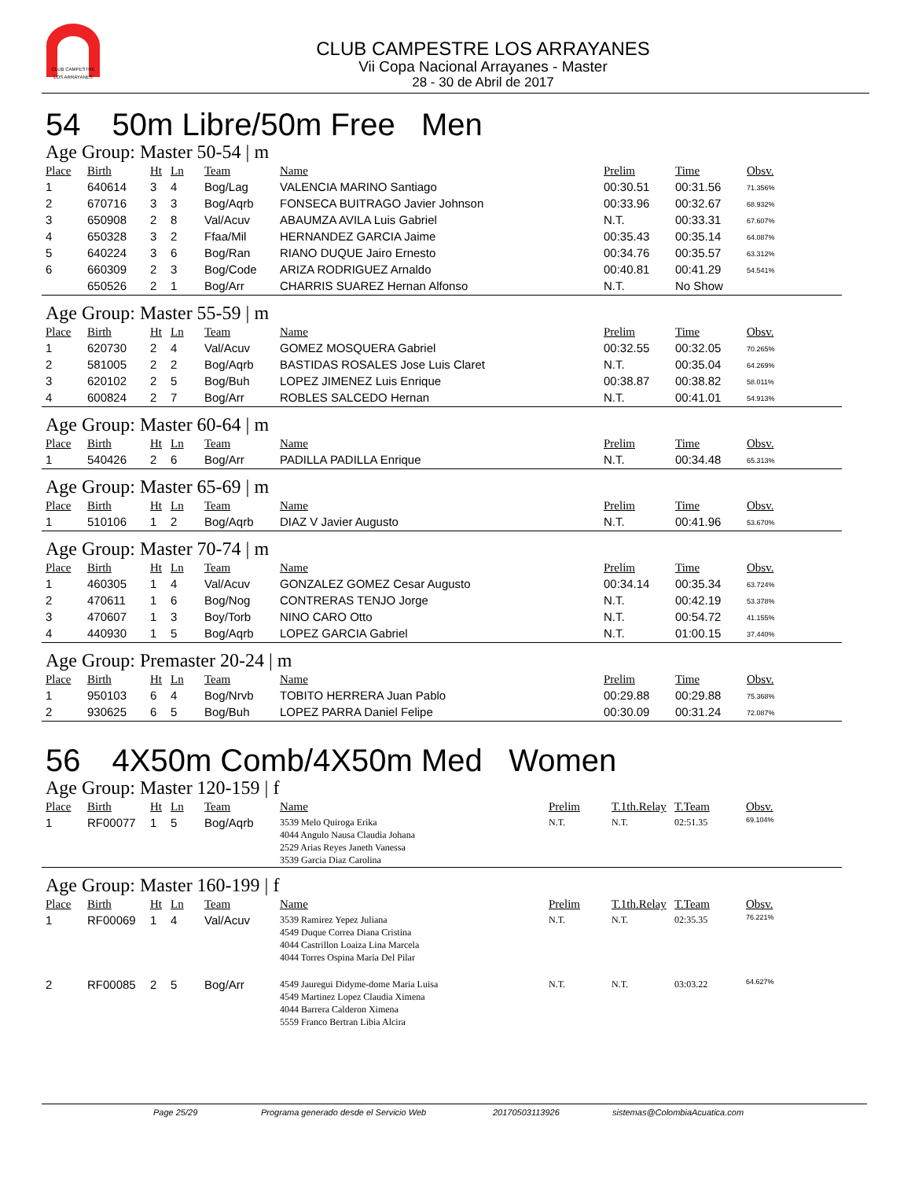CLUB CAMPESTRE
LOS ARRAYANES
CLUB CAMPESTRE LOS ARRAYANES
Vii Copa Nacional Arrayanes - Master
28 - 30 de Abril de 2017
54 50m Libre/50m Free Men
Age Group: Master 50-54 | m
| Place | Birth | Ht | Ln | Team | Name | Prelim | Time | Obsv. |
| --- | --- | --- | --- | --- | --- | --- | --- | --- |
| 1 | 640614 | 3 | 4 | Bog/Lag | VALENCIA MARINO Santiago | 00:30.51 | 00:31.56 | 71.356% |
| 2 | 670716 | 3 | 3 | Bog/Aqrb | FONSECA BUITRAGO Javier Johnson | 00:33.96 | 00:32.67 | 68.932% |
| 3 | 650908 | 2 | 8 | Val/Acuv | ABAUMZA AVILA Luis Gabriel | N.T. | 00:33.31 | 67.607% |
| 4 | 650328 | 3 | 2 | Ffaa/Mil | HERNANDEZ GARCIA Jaime | 00:35.43 | 00:35.14 | 64.087% |
| 5 | 640224 | 3 | 6 | Bog/Ran | RIANO DUQUE Jairo Ernesto | 00:34.76 | 00:35.57 | 63.312% |
| 6 | 660309 | 2 | 3 | Bog/Code | ARIZA RODRIGUEZ Arnaldo | 00:40.81 | 00:41.29 | 54.541% |
| | 650526 | 2 | 1 | Bog/Arr | CHARRIS SUAREZ Hernan Alfonso | N.T. | No Show | |
Age Group: Master 55-59 | m
| Place | Birth | Ht | Ln | Team | Name | Prelim | Time | Obsv. |
| --- | --- | --- | --- | --- | --- | --- | --- | --- |
| 1 | 620730 | 2 | 4 | Val/Acuv | GOMEZ MOSQUERA Gabriel | 00:32.55 | 00:32.05 | 70.265% |
| 2 | 581005 | 2 | 2 | Bog/Aqrb | BASTIDAS ROSALES Jose Luis Claret | N.T. | 00:35.04 | 64.269% |
| 3 | 620102 | 2 | 5 | Bog/Buh | LOPEZ JIMENEZ Luis Enrique | 00:38.87 | 00:38.82 | 58.011% |
| 4 | 600824 | 2 | 7 | Bog/Arr | ROBLES SALCEDO Hernan | N.T. | 00:41.01 | 54.913% |
Age Group: Master 60-64 | m
| Place | Birth | Ht | Ln | Team | Name | Prelim | Time | Obsv. |
| --- | --- | --- | --- | --- | --- | --- | --- | --- |
| 1 | 540426 | 2 | 6 | Bog/Arr | PADILLA PADILLA Enrique | N.T. | 00:34.48 | 65.313% |
Age Group: Master 65-69 | m
| Place | Birth | Ht | Ln | Team | Name | Prelim | Time | Obsv. |
| --- | --- | --- | --- | --- | --- | --- | --- | --- |
| 1 | 510106 | 1 | 2 | Bog/Aqrb | DIAZ V Javier Augusto | N.T. | 00:41.96 | 53.670% |
Age Group: Master 70-74 | m
| Place | Birth | Ht | Ln | Team | Name | Prelim | Time | Obsv. |
| --- | --- | --- | --- | --- | --- | --- | --- | --- |
| 1 | 460305 | 1 | 4 | Val/Acuv | GONZALEZ GOMEZ Cesar Augusto | 00:34.14 | 00:35.34 | 63.724% |
| 2 | 470611 | 1 | 6 | Bog/Nog | CONTRERAS TENJO Jorge | N.T. | 00:42.19 | 53.378% |
| 3 | 470607 | 1 | 3 | Boy/Torb | NINO CARO Otto | N.T. | 00:54.72 | 41.155% |
| 4 | 440930 | 1 | 5 | Bog/Aqrb | LOPEZ GARCIA Gabriel | N.T. | 01:00.15 | 37.440% |
Age Group: Premaster 20-24 | m
| Place | Birth | Ht | Ln | Team | Name | Prelim | Time | Obsv. |
| --- | --- | --- | --- | --- | --- | --- | --- | --- |
| 1 | 950103 | 6 | 4 | Bog/Nrvb | TOBITO HERRERA Juan Pablo | 00:29.88 | 00:29.88 | 75.368% |
| 2 | 930625 | 6 | 5 | Bog/Buh | LOPEZ PARRA Daniel Felipe | 00:30.09 | 00:31.24 | 72.087% |
56 4X50m Comb/4X50m Med Women
Age Group: Master 120-159 | f
| Place | Birth | Ht | Ln | Team | Name | Prelim | T.1th.Relay | T.Team | Obsv. |
| --- | --- | --- | --- | --- | --- | --- | --- | --- | --- |
| 1 | RF00077 | 1 | 5 | Bog/Aqrb | 3539 Melo Quiroga Erika 4044 Angulo Nausa Claudia Johana 2529 Arias Reyes Janeth Vanessa 3539 Garcia Diaz Carolina | N.T. | N.T. | 02:51.35 | 69.104% |
Age Group: Master 160-199 | f
| Place | Birth | Ht | Ln | Team | Name | Prelim | T.1th.Relay | T.Team | Obsv. |
| --- | --- | --- | --- | --- | --- | --- | --- | --- | --- |
| 1 | RF00069 | 1 | 4 | Val/Acuv | 3539 Ramirez Yepez Juliana 4549 Duque Correa Diana Cristina 4044 Castrillon Loaiza Lina Marcela 4044 Torres Ospina Maria Del Pilar | N.T. | N.T. | 02:35.35 | 76.221% |
| 2 | RF00085 | 2 | 5 | Bog/Arr | 4549 Jauregui Didyme-dome Maria Luisa 4549 Martinez Lopez Claudia Ximena 4044 Barrera Calderon Ximena 5559 Franco Bertran Libia Alcira | N.T. | N.T. | 03:03.22 | 64.627% |
Page 25/29 Programa generado desde el Servicio Web 20170503113926 sistemas@ColombiaAcuatica.com